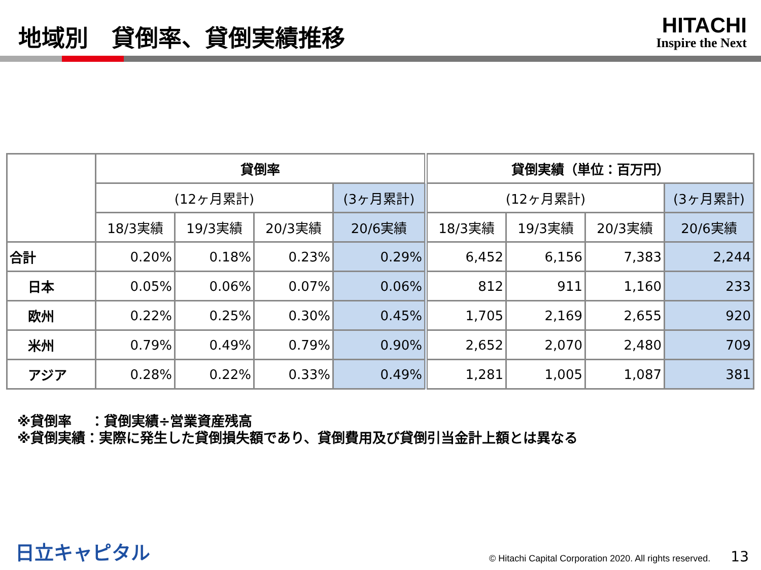地域別　貸倒率、貸倒実績推移
HITACHI
Inspire the Next
| | 貸倒率 | | | | 貸倒実績（単位：百万円） | | | |
| --- | --- | --- | --- | --- | --- | --- | --- | --- |
| | (12ヶ月累計) | | | (3ヶ月累計) | (12ヶ月累計) | | | (3ヶ月累計) |
| | 18/3実績 | 19/3実績 | 20/3実績 | 20/6実績 | 18/3実績 | 19/3実績 | 20/3実績 | 20/6実績 |
| 合計 | 0.20% | 0.18% | 0.23% | 0.29% | 6,452 | 6,156 | 7,383 | 2,244 |
| 日本 | 0.05% | 0.06% | 0.07% | 0.06% | 812 | 911 | 1,160 | 233 |
| 欧州 | 0.22% | 0.25% | 0.30% | 0.45% | 1,705 | 2,169 | 2,655 | 920 |
| 米州 | 0.79% | 0.49% | 0.79% | 0.90% | 2,652 | 2,070 | 2,480 | 709 |
| アジア | 0.28% | 0.22% | 0.33% | 0.49% | 1,281 | 1,005 | 1,087 | 381 |
※貸倒率　 ：貸倒実績÷営業資産残高
※貸倒実績：実際に発生した貸倒損失額であり、貸倒費用及び貸倒引当金計上額とは異なる
日立キャピタル © Hitachi Capital Corporation 2020. All rights reserved. 13